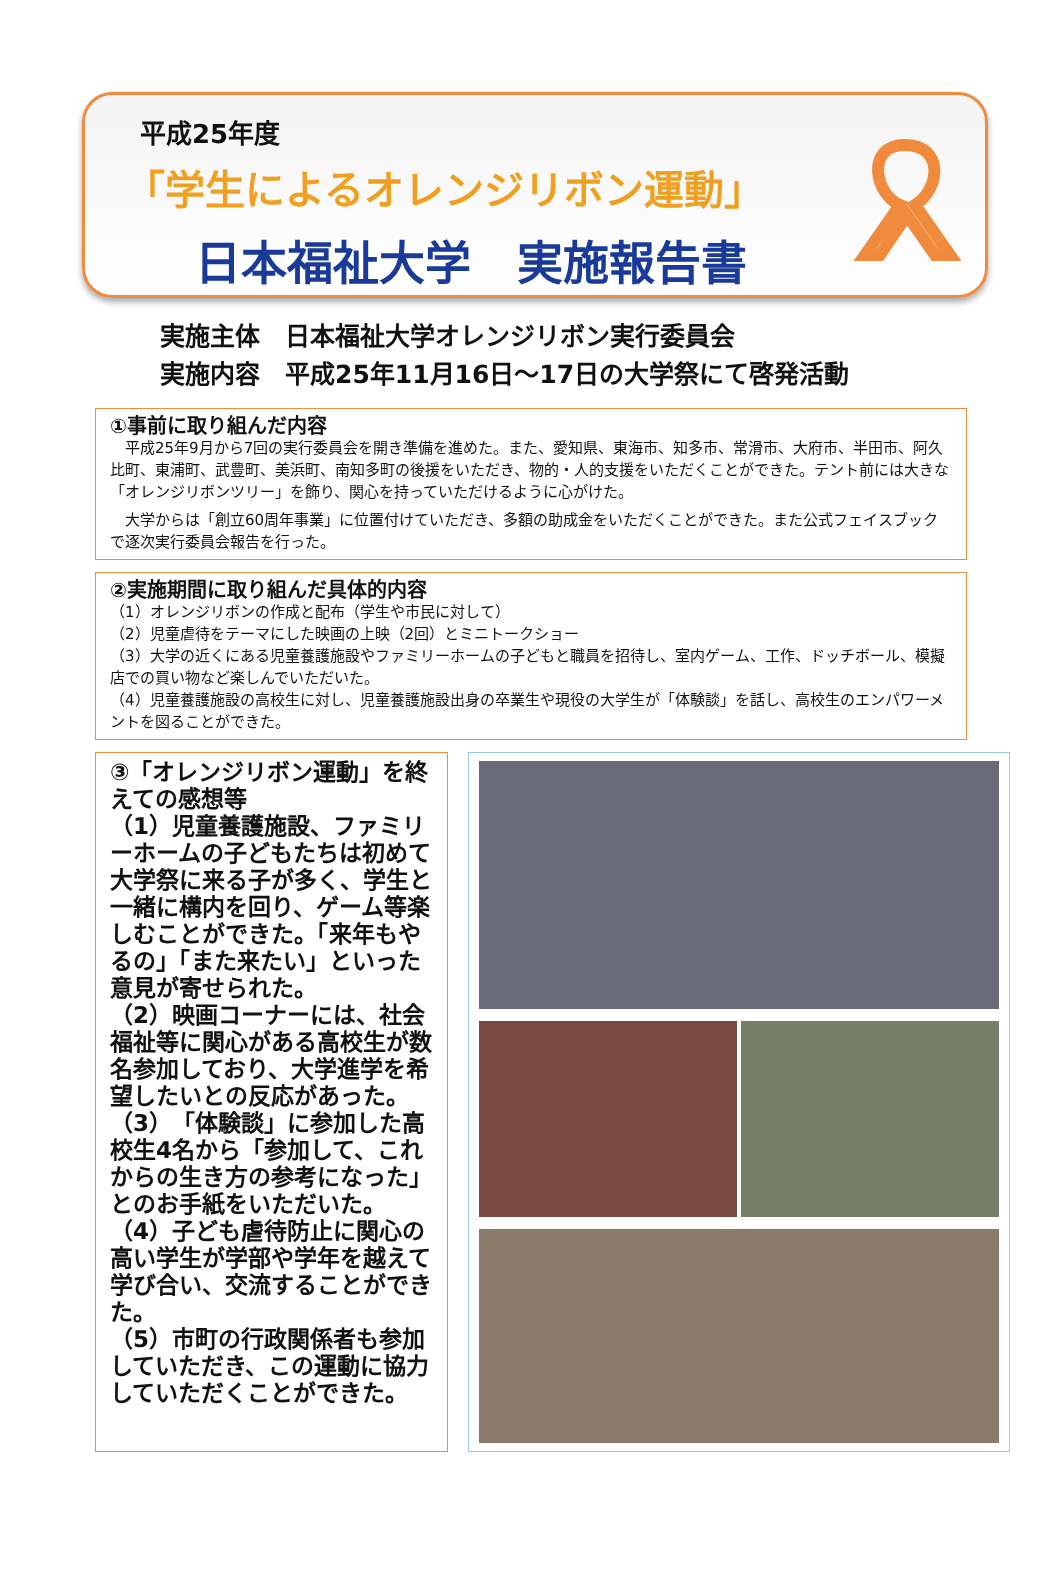平成25年度
「学生によるオレンジリボン運動」
日本福祉大学　実施報告書
実施主体　日本福祉大学オレンジリボン実行委員会
実施内容　平成25年11月16日～17日の大学祭にて啓発活動
①事前に取り組んだ内容
　平成25年9月から7回の実行委員会を開き準備を進めた。また、愛知県、東海市、知多市、常滑市、大府市、半田市、阿久比町、東浦町、武豊町、美浜町、南知多町の後援をいただき、物的・人的支援をいただくことができた。テント前には大きな「オレンジリボンツリー」を飾り、関心を持っていただけるように心がけた。
　大学からは「創立60周年事業」に位置付けていただき、多額の助成金をいただくことができた。また公式フェイスブックで逐次実行委員会報告を行った。
②実施期間に取り組んだ具体的内容
（1）オレンジリボンの作成と配布（学生や市民に対して）
（2）児童虐待をテーマにした映画の上映（2回）とミニトークショー
（3）大学の近くにある児童養護施設やファミリーホームの子どもと職員を招待し、室内ゲーム、工作、ドッチボール、模擬店での買い物など楽しんでいただいた。
（4）児童養護施設の高校生に対し、児童養護施設出身の卒業生や現役の大学生が「体験談」を話し、高校生のエンパワーメントを図ることができた。
③「オレンジリボン運動」を終えての感想等
（1）児童養護施設、ファミリーホームの子どもたちは初めて大学祭に来る子が多く、学生と一緒に構内を回り、ゲーム等楽しむことができた。「来年もやるの」「また来たい」といった意見が寄せられた。
（2）映画コーナーには、社会福祉等に関心がある高校生が数名参加しており、大学進学を希望したいとの反応があった。
（3）「体験談」に参加した高校生4名から「参加して、これからの生き方の参考になった」とのお手紙をいただいた。
（4）子ども虐待防止に関心の高い学生が学部や学年を越えて学び合い、交流することができた。
（5）市町の行政関係者も参加していただき、この運動に協力していただくことができた。